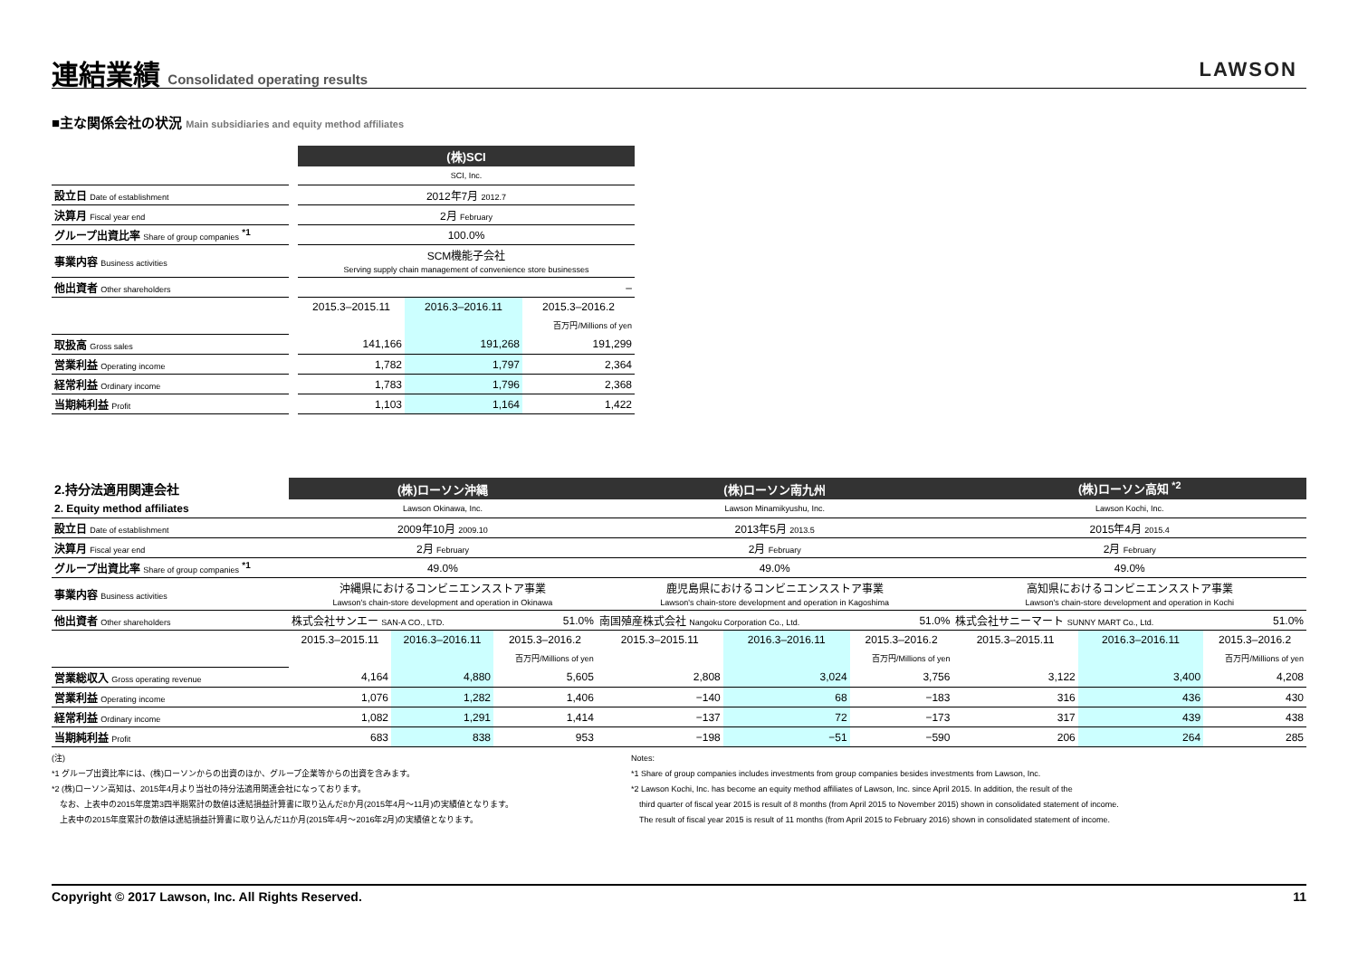連結業績 Consolidated operating results
LAWSON
■主な関係会社の状況 Main subsidiaries and equity method affiliates
| | | (株)SCI | | |
| | | SCI, Inc. | | |
| 設立日 Date of establishment | | 2012年7月 2012.7 | | |
| 決算月 Fiscal year end | | 2月 February | | |
| グループ出資比率 Share of group companies <sup>*1</sup> | | 100.0% | | |
| 事業内容 Business activities | | SCM機能子会社 Serving supply chain management of convenience store businesses | | |
| 他出資者 Other shareholders | | – | | |
| | | 2015.3–2015.11 | 2016.3–2016.11 | 2015.3–2016.2 |
| | | | | 百万円/Millions of yen |
| 取扱高 Gross sales | | 141,166 | 191,268 | 191,299 |
| 営業利益 Operating income | | 1,782 | 1,797 | 2,364 |
| 経常利益 Ordinary income | | 1,783 | 1,796 | 2,368 |
| 当期純利益 Profit | | 1,103 | 1,164 | 1,422 |
| 2.持分法適用関連会社 | (株)ローソン沖縄 | | | (株)ローソン南九州 | | | (株)ローソン高知 <sup>*2</sup> | | |
| 2. Equity method affiliates | Lawson Okinawa, Inc. | | | Lawson Minamikyushu, Inc. | | | Lawson Kochi, Inc. | | |
| 設立日 Date of establishment | 2009年10月 2009.10 | | | 2013年5月 2013.5 | | | 2015年4月 2015.4 | | |
| 決算月 Fiscal year end | 2月 February | | | 2月 February | | | 2月 February | | |
| グループ出資比率 Share of group companies <sup>*1</sup> | 49.0% | | | 49.0% | | | 49.0% | | |
| 事業内容 Business activities | 沖縄県におけるコンビニエンスストア事業 Lawson's chain-store development and operation in Okinawa | | | 鹿児島県におけるコンビニエンスストア事業 Lawson's chain-store development and operation in Kagoshima | | | 高知県におけるコンビニエンスストア事業 Lawson's chain-store development and operation in Kochi | | |
| 他出資者 Other shareholders | 株式会社サンエー SAN-A CO., LTD. | | 51.0% | 南国殖産株式会社 Nangoku Corporation Co., Ltd. | | 51.0% | 株式会社サニーマート SUNNY MART Co., Ltd. | | 51.0% |
| | 2015.3–2015.11 | 2016.3–2016.11 | 2015.3–2016.2 | 2015.3–2015.11 | 2016.3–2016.11 | 2015.3–2016.2 | 2015.3–2015.11 | 2016.3–2016.11 | 2015.3–2016.2 |
| | | | 百万円/Millions of yen | | | 百万円/Millions of yen | | | 百万円/Millions of yen |
| 営業総収入 Gross operating revenue | 4,164 | 4,880 | 5,605 | 2,808 | 3,024 | 3,756 | 3,122 | 3,400 | 4,208 |
| 営業利益 Operating income | 1,076 | 1,282 | 1,406 | −140 | 68 | −183 | 316 | 436 | 430 |
| 経常利益 Ordinary income | 1,082 | 1,291 | 1,414 | −137 | 72 | −173 | 317 | 439 | 438 |
| 当期純利益 Profit | 683 | 838 | 953 | −198 | −51 | −590 | 206 | 264 | 285 |
(注)
*1 グループ出資比率には、(株)ローソンからの出資のほか、グループ企業等からの出資を含みます。
*2 (株)ローソン高知は、2015年4月より当社の持分法適用関連会社になっております。
　なお、上表中の2015年度第3四半期累計の数値は連結損益計算書に取り込んだ8か月(2015年4月～11月)の実績値となります。
　上表中の2015年度累計の数値は連結損益計算書に取り込んだ11か月(2015年4月～2016年2月)の実績値となります。
Notes:
*1 Share of group companies includes investments from group companies besides investments from Lawson, Inc.
*2 Lawson Kochi, Inc. has become an equity method affiliates of Lawson, Inc. since April 2015. In addition, the result of the
　third quarter of fiscal year 2015 is result of 8 months (from April 2015 to November 2015) shown in consolidated statement of income.
　The result of fiscal year 2015 is result of 11 months (from April 2015 to February 2016) shown in consolidated statement of income.
Copyright © 2017 Lawson, Inc. All Rights Reserved. 11